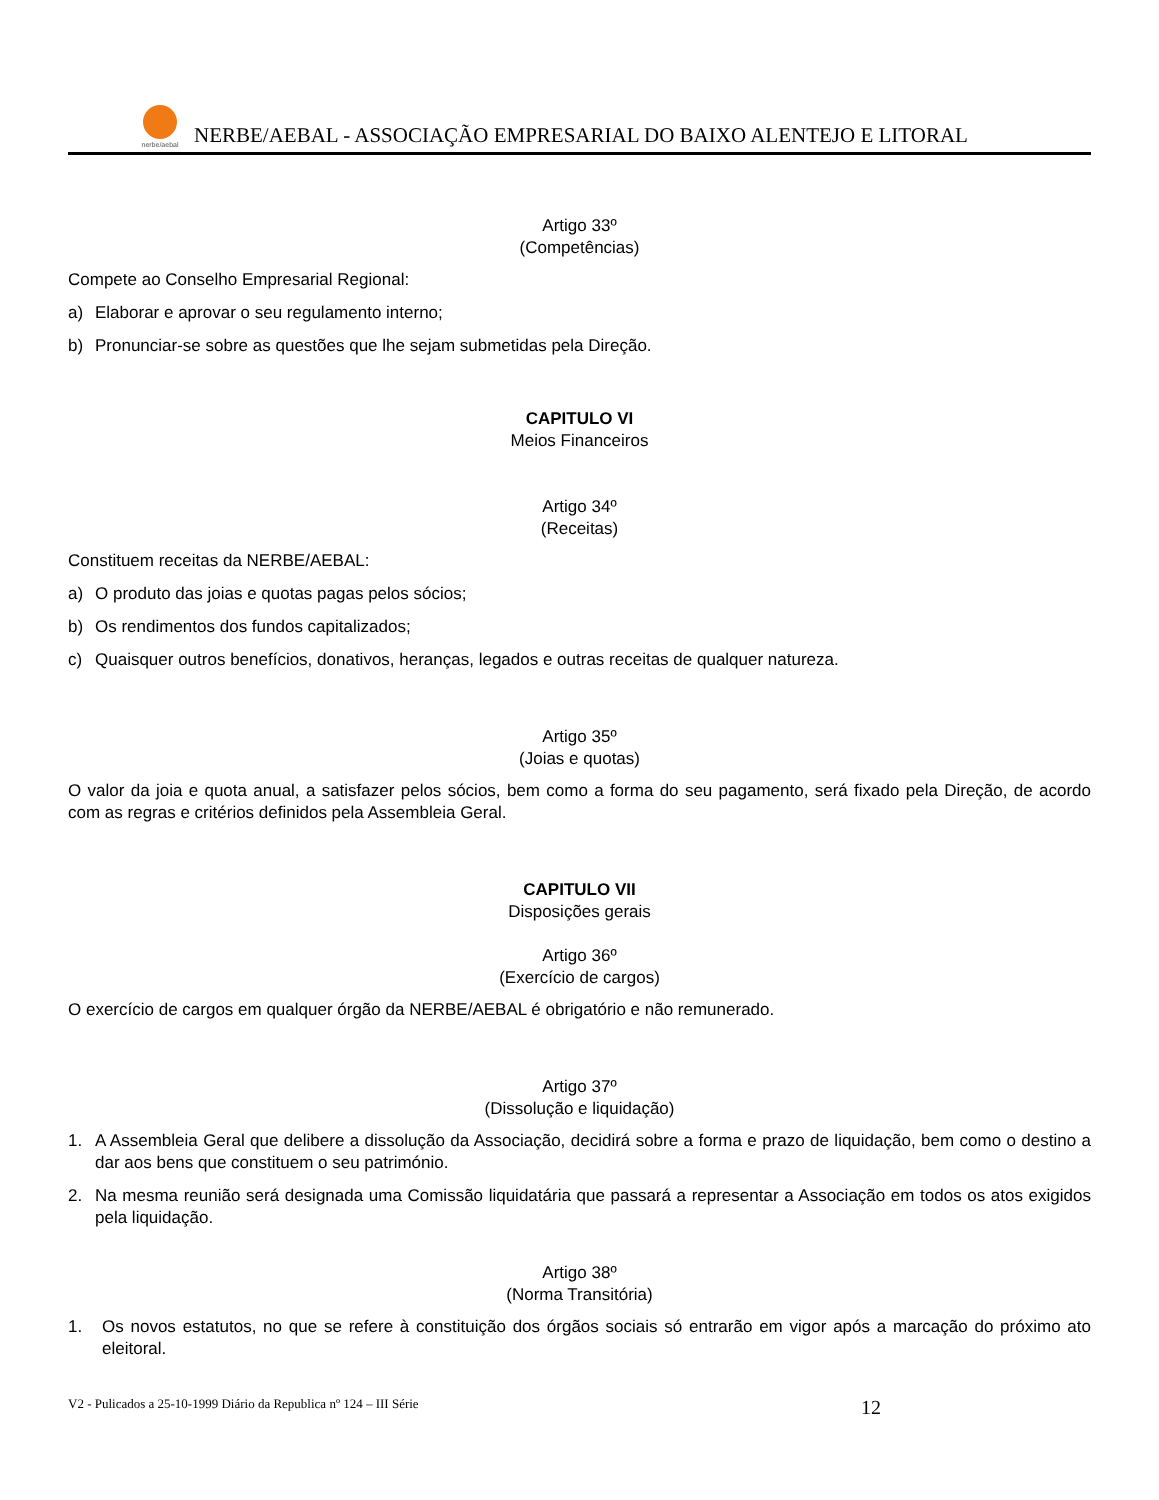nerbe/aebal
NERBE/AEBAL - ASSOCIAÇÃO EMPRESARIAL DO BAIXO ALENTEJO E LITORAL
Artigo 33º
(Competências)
Compete ao Conselho Empresarial Regional:
a) Elaborar e aprovar o seu regulamento interno;
b) Pronunciar-se sobre as questões que lhe sejam submetidas pela Direção.
CAPITULO VI
Meios Financeiros
Artigo 34º
(Receitas)
Constituem receitas da NERBE/AEBAL:
a) O produto das joias e quotas pagas pelos sócios;
b) Os rendimentos dos fundos capitalizados;
c) Quaisquer outros benefícios, donativos, heranças, legados e outras receitas de qualquer natureza.
Artigo 35º
(Joias e quotas)
O valor da joia e quota anual, a satisfazer pelos sócios, bem como a forma do seu pagamento, será fixado pela Direção, de acordo com as regras e critérios definidos pela Assembleia Geral.
CAPITULO VII
Disposições gerais
Artigo 36º
(Exercício de cargos)
O exercício de cargos em qualquer órgão da NERBE/AEBAL é obrigatório e não remunerado.
Artigo 37º
(Dissolução e liquidação)
1. A Assembleia Geral que delibere a dissolução da Associação, decidirá sobre a forma e prazo de liquidação, bem como o destino a dar aos bens que constituem o seu património.
2. Na mesma reunião será designada uma Comissão liquidatária que passará a representar a Associação em todos os atos exigidos pela liquidação.
Artigo 38º
(Norma Transitória)
1. Os novos estatutos, no que se refere à constituição dos órgãos sociais só entrarão em vigor após a marcação do próximo ato eleitoral.
V2 - Pulicados a 25-10-1999 Diário da Republica nº 124 – III Série 12